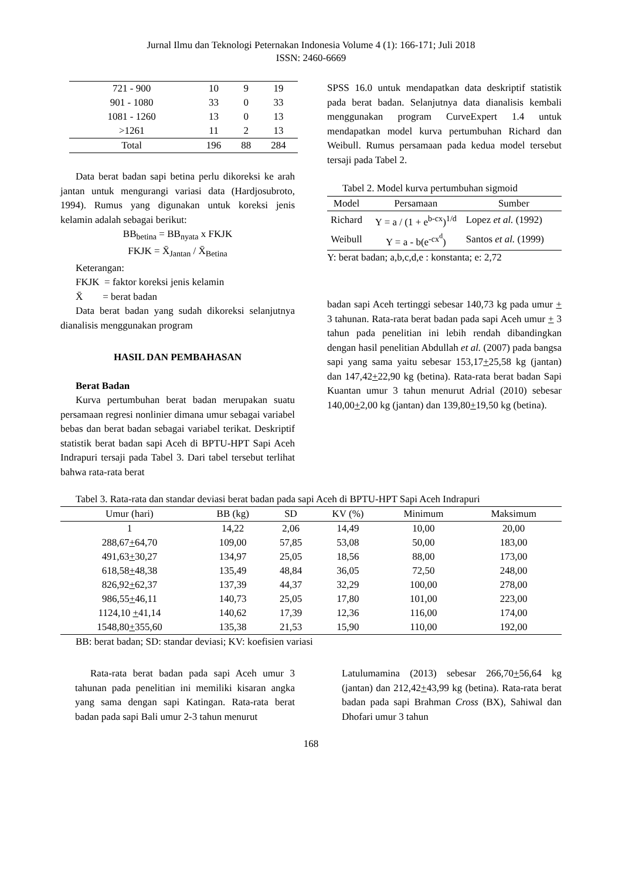Jurnal Ilmu dan Teknologi Peternakan Indonesia Volume 4 (1): 166-171; Juli 2018
ISSN: 2460-6669
| 721 - 900 | 10 | 9 | 19 |
| 901 - 1080 | 33 | 0 | 33 |
| 1081 - 1260 | 13 | 0 | 13 |
| >1261 | 11 | 2 | 13 |
| Total | 196 | 88 | 284 |
Data berat badan sapi betina perlu dikoreksi ke arah jantan untuk mengurangi variasi data (Hardjosubroto, 1994). Rumus yang digunakan untuk koreksi jenis kelamin adalah sebagai berikut:
BB<sub>betina</sub> = BB<sub>nyata</sub> x FKJK
FKJK = X̄<sub>Jantan</sub> / X̄<sub>Betina</sub>
Keterangan:
FKJK = faktor koreksi jenis kelamin
X̄ = berat badan
Data berat badan yang sudah dikoreksi selanjutnya dianalisis menggunakan program
HASIL DAN PEMBAHASAN
Berat Badan
Kurva pertumbuhan berat badan merupakan suatu persamaan regresi nonlinier dimana umur sebagai variabel bebas dan berat badan sebagai variabel terikat. Deskriptif statistik berat badan sapi Aceh di BPTU-HPT Sapi Aceh Indrapuri tersaji pada Tabel 3. Dari tabel tersebut terlihat bahwa rata-rata berat
SPSS 16.0 untuk mendapatkan data deskriptif statistik pada berat badan. Selanjutnya data dianalisis kembali menggunakan program CurveExpert 1.4 untuk mendapatkan model kurva pertumbuhan Richard dan Weibull. Rumus persamaan pada kedua model tersebut tersaji pada Tabel 2.
Tabel 2. Model kurva pertumbuhan sigmoid
| Model | Persamaan | Sumber |
| --- | --- | --- |
| Richard | Y = a / (1 + e<sup>b-cx</sup>)<sup>1/d</sup> | Lopez et al. (1992) |
| Weibull | Y = a - b(e<sup>-cx<sup>d</sup></sup>) | Santos et al. (1999) |
Y: berat badan; a,b,c,d,e : konstanta; e: 2,72
badan sapi Aceh tertinggi sebesar 140,73 kg pada umur + 3 tahunan. Rata-rata berat badan pada sapi Aceh umur + 3 tahun pada penelitian ini lebih rendah dibandingkan dengan hasil penelitian Abdullah et al. (2007) pada bangsa sapi yang sama yaitu sebesar 153,17+25,58 kg (jantan) dan 147,42+22,90 kg (betina). Rata-rata berat badan Sapi Kuantan umur 3 tahun menurut Adrial (2010) sebesar 140,00+2,00 kg (jantan) dan 139,80+19,50 kg (betina).
Tabel 3. Rata-rata dan standar deviasi berat badan pada sapi Aceh di BPTU-HPT Sapi Aceh Indrapuri
| Umur (hari) | BB (kg) | SD | KV (%) | Minimum | Maksimum |
| --- | --- | --- | --- | --- | --- |
| 1 | 14,22 | 2,06 | 14,49 | 10,00 | 20,00 |
| 288,67 + 64,70 | 109,00 | 57,85 | 53,08 | 50,00 | 183,00 |
| 491,63 + 30,27 | 134,97 | 25,05 | 18,56 | 88,00 | 173,00 |
| 618,58 + 48,38 | 135,49 | 48,84 | 36,05 | 72,50 | 248,00 |
| 826,92 + 62,37 | 137,39 | 44,37 | 32,29 | 100,00 | 278,00 |
| 986,55 + 46,11 | 140,73 | 25,05 | 17,80 | 101,00 | 223,00 |
| 1124,10 + 41,14 | 140,62 | 17,39 | 12,36 | 116,00 | 174,00 |
| 1548,80 + 355,60 | 135,38 | 21,53 | 15,90 | 110,00 | 192,00 |
BB: berat badan; SD: standar deviasi; KV: koefisien variasi
Rata-rata berat badan pada sapi Aceh umur 3 tahunan pada penelitian ini memiliki kisaran angka yang sama dengan sapi Katingan. Rata-rata berat badan pada sapi Bali umur 2-3 tahun menurut
Latulumamina (2013) sebesar 266,70+56,64 kg (jantan) dan 212,42+43,99 kg (betina). Rata-rata berat badan pada sapi Brahman Cross (BX), Sahiwal dan Dhofari umur 3 tahun
168